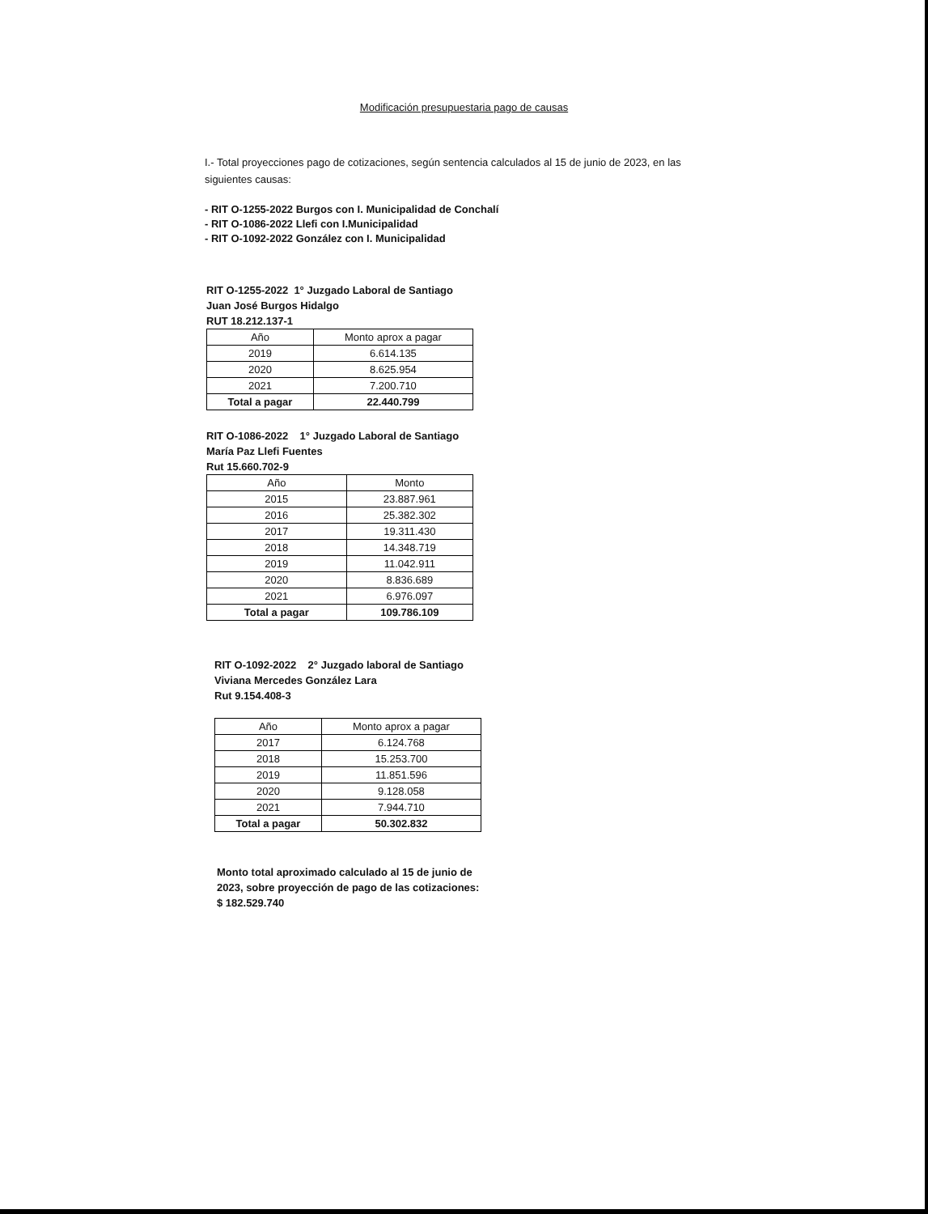Modificación presupuestaria pago de causas
I.- Total proyecciones pago de cotizaciones, según sentencia calculados al 15 de junio de 2023, en las siguientes causas:
- RIT O-1255-2022 Burgos con I. Municipalidad de Conchalí
- RIT O-1086-2022 Llefi con I.Municipalidad
- RIT O-1092-2022 González con I. Municipalidad
RIT O-1255-2022 1° Juzgado Laboral de Santiago
Juan José Burgos Hidalgo
RUT 18.212.137-1
| Año | Monto aprox a pagar |
| --- | --- |
| 2019 | 6.614.135 |
| 2020 | 8.625.954 |
| 2021 | 7.200.710 |
| Total a pagar | 22.440.799 |
RIT O-1086-2022 1° Juzgado Laboral de Santiago
María Paz Llefi Fuentes
Rut 15.660.702-9
| Año | Monto |
| --- | --- |
| 2015 | 23.887.961 |
| 2016 | 25.382.302 |
| 2017 | 19.311.430 |
| 2018 | 14.348.719 |
| 2019 | 11.042.911 |
| 2020 | 8.836.689 |
| 2021 | 6.976.097 |
| Total a pagar | 109.786.109 |
RIT O-1092-2022 2° Juzgado laboral de Santiago
Viviana Mercedes González Lara
Rut 9.154.408-3
| Año | Monto aprox a pagar |
| --- | --- |
| 2017 | 6.124.768 |
| 2018 | 15.253.700 |
| 2019 | 11.851.596 |
| 2020 | 9.128.058 |
| 2021 | 7.944.710 |
| Total a pagar | 50.302.832 |
Monto total aproximado calculado al 15 de junio de 2023, sobre proyección de pago de las cotizaciones:
$ 182.529.740